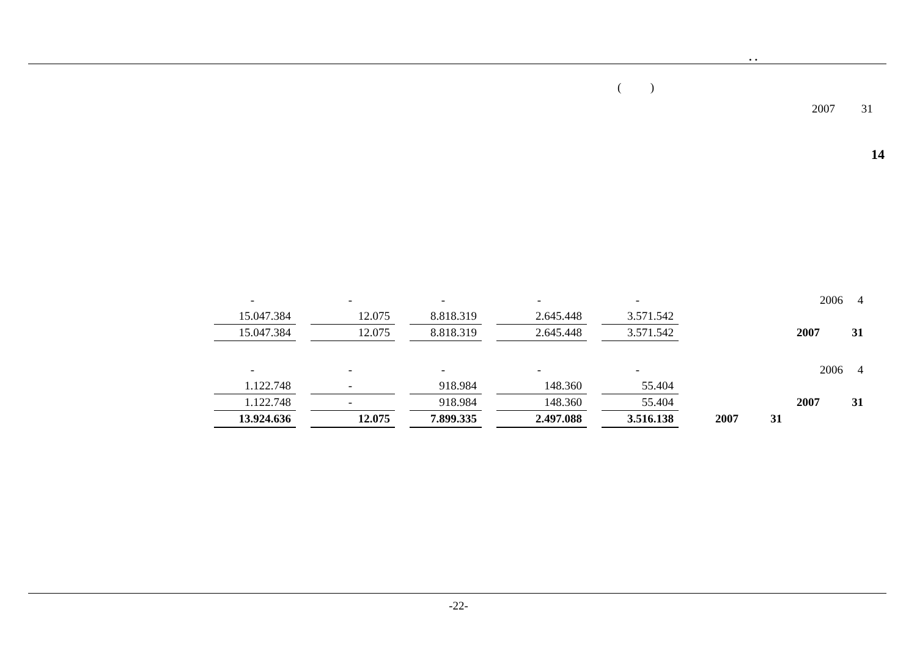. .
( )
2007 31
14
| - | | - | | - | | - | | - | 2006 4 |
| 15.047.384 | | 12.075 | | 8.818.319 | | 2.645.448 | | 3.571.542 | |
| 15.047.384 | | 12.075 | | 8.818.319 | | 2.645.448 | | 3.571.542 | 2007 31 |
| - | | - | | - | | - | | - | 2006 4 |
| 1.122.748 | | - | | 918.984 | | 148.360 | | 55.404 | |
| 1.122.748 | | - | | 918.984 | | 148.360 | | 55.404 | 2007 31 |
| 13.924.636 | | 12.075 | | 7.899.335 | | 2.497.088 | | 3.516.138 | 2007 31 |
-22-